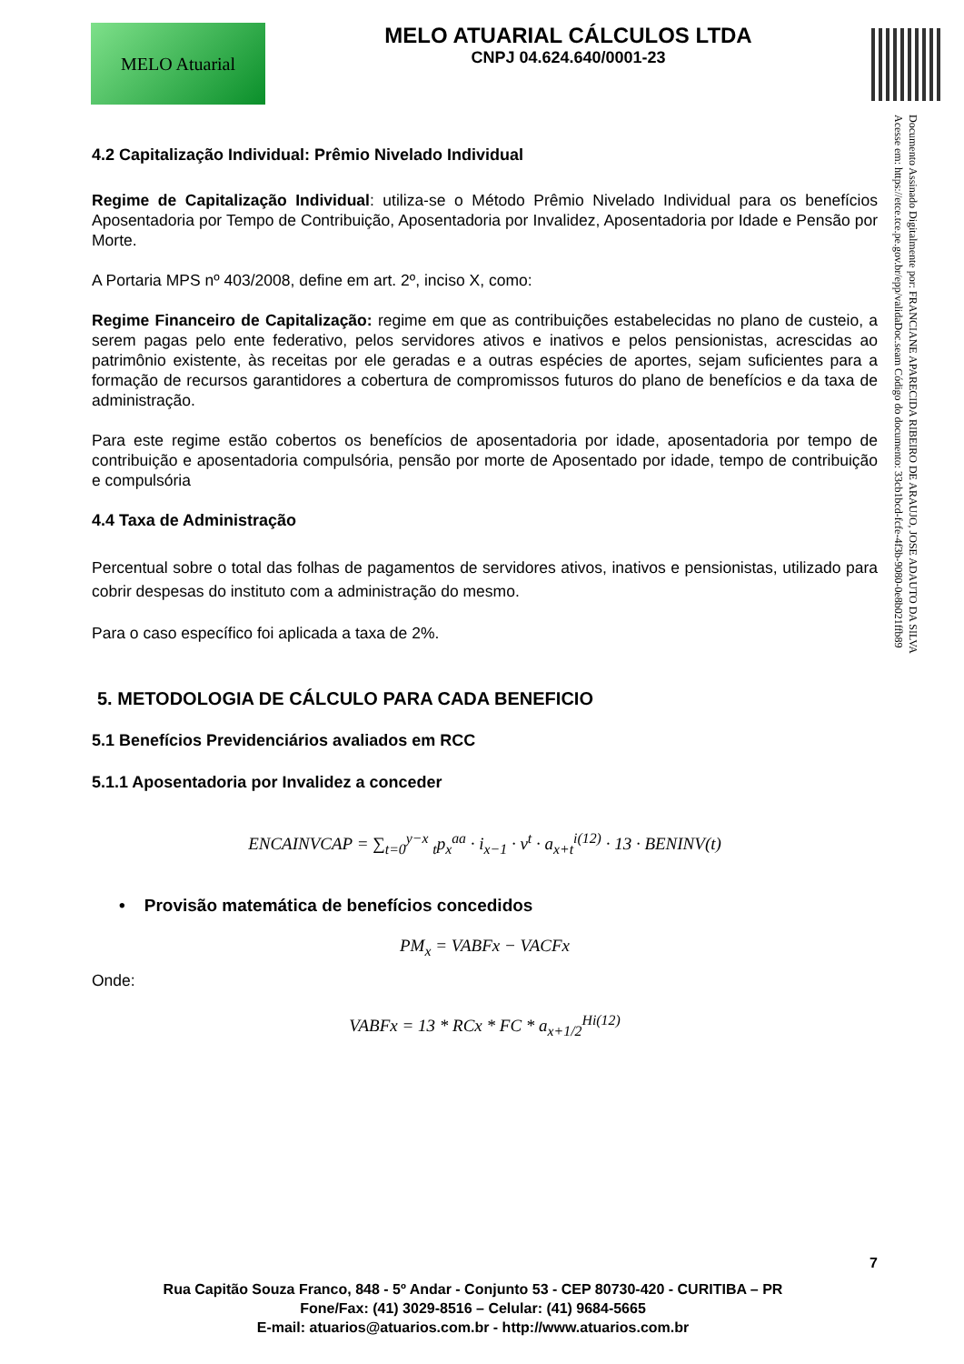MELO Atuarial
MELO ATUARIAL CÁLCULOS LTDA
CNPJ 04.624.640/0001-23
Documento Assinado Digitalmente por: FRANCIANE APARECIDA RIBEIRO DE ARAUJO, JOSE ADAUTO DA SILVA
Acesse em: https://etce.tce.pe.gov.br/epp/validaDoc.seam Código do documento: 33cb1bcd-fcfe-4f3b-9080-0e8b021ffb89
4.2 Capitalização Individual: Prêmio Nivelado Individual
Regime de Capitalização Individual: utiliza-se o Método Prêmio Nivelado Individual para os benefícios Aposentadoria por Tempo de Contribuição, Aposentadoria por Invalidez, Aposentadoria por Idade e Pensão por Morte.
A Portaria MPS nº 403/2008, define em art. 2º, inciso X, como:
Regime Financeiro de Capitalização: regime em que as contribuições estabelecidas no plano de custeio, a serem pagas pelo ente federativo, pelos servidores ativos e inativos e pelos pensionistas, acrescidas ao patrimônio existente, às receitas por ele geradas e a outras espécies de aportes, sejam suficientes para a formação de recursos garantidores a cobertura de compromissos futuros do plano de benefícios e da taxa de administração.
Para este regime estão cobertos os benefícios de aposentadoria por idade, aposentadoria por tempo de contribuição e aposentadoria compulsória, pensão por morte de Aposentado por idade, tempo de contribuição e compulsória
4.4 Taxa de Administração
Percentual sobre o total das folhas de pagamentos de servidores ativos, inativos e pensionistas, utilizado para cobrir despesas do instituto com a administração do mesmo.
Para o caso específico foi aplicada a taxa de 2%.
5. METODOLOGIA DE CÁLCULO PARA CADA BENEFICIO
5.1 Benefícios Previdenciários avaliados em RCC
5.1.1 Aposentadoria por Invalidez a conceder
ENCAINVCAP = ∑<sub>t=0</sub><sup>y−x</sup> <sub>t</sub>p<sub>x</sub><sup>aa</sup> · i<sub>x−1</sub> · v<sup>t</sup> · a<sub>x+t</sub><sup>i(12)</sup> · 13 · BENINV(t)
• Provisão matemática de benefícios concedidos
PM<sub>x</sub> = VABFx − VACFx
Onde:
VABFx = 13 * RCx * FC * a<sub>x+1/2</sub><sup>Hi(12)</sup>
7
Rua Capitão Souza Franco, 848 - 5º Andar - Conjunto 53 - CEP 80730-420 - CURITIBA – PR
Fone/Fax: (41) 3029-8516 – Celular: (41) 9684-5665
E-mail: atuarios@atuarios.com.br - http://www.atuarios.com.br